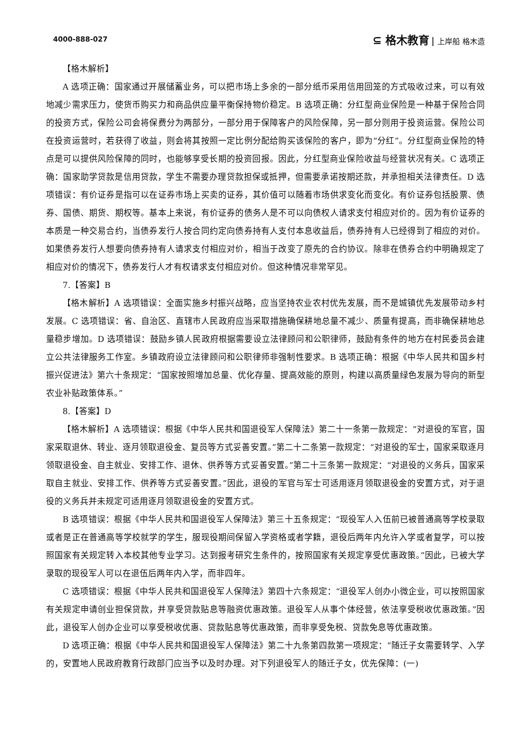4000-888-027 ⊆ 格木教育 上岸船 格木造
【格木解析】
A 选项正确：国家通过开展储蓄业务，可以把市场上多余的一部分纸币采用信用回笼的方式吸收过来，可以有效地减少需求压力，使货币购买力和商品供应量平衡保持物价稳定。B 选项正确：分红型商业保险是一种基于保险合同的投资方式，保险公司会将保费分为两部分，一部分用于保障客户的风险保障，另一部分则用于投资运营。保险公司在投资运营时，若获得了收益，则会将其按照一定比例分配给购买该保险的客户，即为“分红”。分红型商业保险的特点是可以提供风险保障的同时，也能够享受长期的投资回报。因此，分红型商业保险收益与经营状况有关。C 选项正确：国家助学贷款是信用贷款，学生不需要办理贷款担保或抵押，但需要承诺按期还款，并承担相关法律责任。D 选项错误：有价证券是指可以在证券市场上买卖的证券，其价值可以随着市场供求变化而变化。有价证券包括股票、债券、国债、期货、期权等。基本上来说，有价证券的债务人是不可以向债权人请求支付相应对价的。因为有价证券的本质是一种交易合约，当债券发行人按合同约定向债券持有人支付本息收益后，债券持有人已经得到了相应的对价。如果债券发行人想要向债券持有人请求支付相应对价，相当于改变了原先的合约协议。除非在债券合约中明确规定了相应对价的情况下，债券发行人才有权请求支付相应对价。但这种情况非常罕见。
7.【答案】B
【格木解析】A 选项错误：全面实施乡村振兴战略，应当坚持农业农村优先发展，而不是城镇优先发展带动乡村发展。C 选项错误：省、自治区、直辖市人民政府应当采取措施确保耕地总量不减少、质量有提高，而非确保耕地总量稳步增加。D 选项错误：鼓励乡镇人民政府根据需要设立法律顾问和公职律师，鼓励有条件的地方在村民委员会建立公共法律服务工作室。乡镇政府设立法律顾问和公职律师非强制性要求。B 选项正确：根据《中华人民共和国乡村振兴促进法》第六十条规定：“国家按照增加总量、优化存量、提高效能的原则，构建以高质量绿色发展为导向的新型农业补贴政策体系。”
8.【答案】D
【格木解析】A 选项错误：根据《中华人民共和国退役军人保障法》第二十一条第一款规定：“对退役的军官，国家采取退休、转业、逐月领取退役金、复员等方式妥善安置。”第二十二条第一款规定：“对退役的军士，国家采取逐月领取退役金、自主就业、安排工作、退休、供养等方式妥善安置。”第二十三条第一款规定：“对退役的义务兵，国家采取自主就业、安排工作、供养等方式妥善安置。”因此，退役的军官与军士可适用逐月领取退役金的安置方式，对于退役的义务兵并未规定可适用逐月领取退役金的安置方式。
B 选项错误：根据《中华人民共和国退役军人保障法》第三十五条规定：“现役军人入伍前已被普通高等学校录取或者是正在普通高等学校就学的学生，服现役期间保留入学资格或者学籍，退役后两年内允许入学或者复学，可以按照国家有关规定转入本校其他专业学习。达到报考研究生条件的，按照国家有关规定享受优惠政策。”因此，已被大学录取的现役军人可以在退伍后两年内入学，而非四年。
C 选项错误：根据《中华人民共和国退役军人保障法》第四十六条规定：“退役军人创办小微企业，可以按照国家有关规定申请创业担保贷款，并享受贷款贴息等融资优惠政策。退役军人从事个体经营，依法享受税收优惠政策。”因此，退役军人创办企业可以享受税收优惠、贷款贴息等优惠政策，而非享受免税、贷款免息等优惠政策。
D 选项正确：根据《中华人民共和国退役军人保障法》第二十九条第四款第一项规定：“随迁子女需要转学、入学的，安置地人民政府教育行政部门应当予以及时办理。对下列退役军人的随迁子女，优先保障：(一)